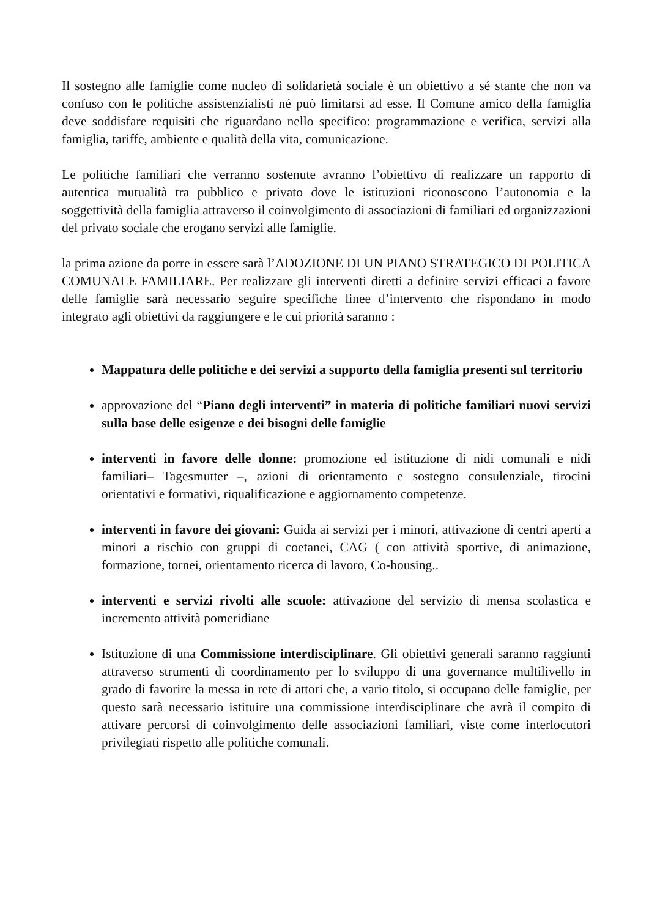Il sostegno alle famiglie come nucleo di solidarietà sociale è un obiettivo a sé stante che non va confuso con le politiche assistenzialisti né può limitarsi ad esse. Il Comune amico della famiglia deve soddisfare requisiti che riguardano nello specifico: programmazione e verifica, servizi alla famiglia, tariffe, ambiente e qualità della vita, comunicazione.
Le politiche familiari che verranno sostenute avranno l’obiettivo di realizzare un rapporto di autentica mutualità tra pubblico e privato dove le istituzioni riconoscono l’autonomia e la soggettività della famiglia attraverso il coinvolgimento di associazioni di familiari ed organizzazioni del privato sociale che erogano servizi alle famiglie.
la prima azione da porre in essere sarà l’ADOZIONE DI UN PIANO STRATEGICO DI POLITICA COMUNALE FAMILIARE. Per realizzare gli interventi diretti a definire servizi efficaci a favore delle famiglie sarà necessario seguire specifiche linee d’intervento che rispondano in modo integrato agli obiettivi da raggiungere e le cui priorità saranno :
Mappatura delle politiche e dei servizi a supporto della famiglia presenti sul territorio
approvazione del “Piano degli interventi” in materia di politiche familiari nuovi servizi sulla base delle esigenze e dei bisogni delle famiglie
interventi in favore delle donne: promozione ed istituzione di nidi comunali e nidi familiari– Tagesmutter –, azioni di orientamento e sostegno consulenziale, tirocini orientativi e formativi, riqualificazione e aggiornamento competenze.
interventi in favore dei giovani: Guida ai servizi per i minori, attivazione di centri aperti a minori a rischio con gruppi di coetanei, CAG ( con attività sportive, di animazione, formazione, tornei, orientamento ricerca di lavoro, Co-housing..
interventi e servizi rivolti alle scuole: attivazione del servizio di mensa scolastica e incremento attività pomeridiane
Istituzione di una Commissione interdisciplinare. Gli obiettivi generali saranno raggiunti attraverso strumenti di coordinamento per lo sviluppo di una governance multilivello in grado di favorire la messa in rete di attori che, a vario titolo, si occupano delle famiglie, per questo sarà necessario istituire una commissione interdisciplinare che avrà il compito di attivare percorsi di coinvolgimento delle associazioni familiari, viste come interlocutori privilegiati rispetto alle politiche comunali.